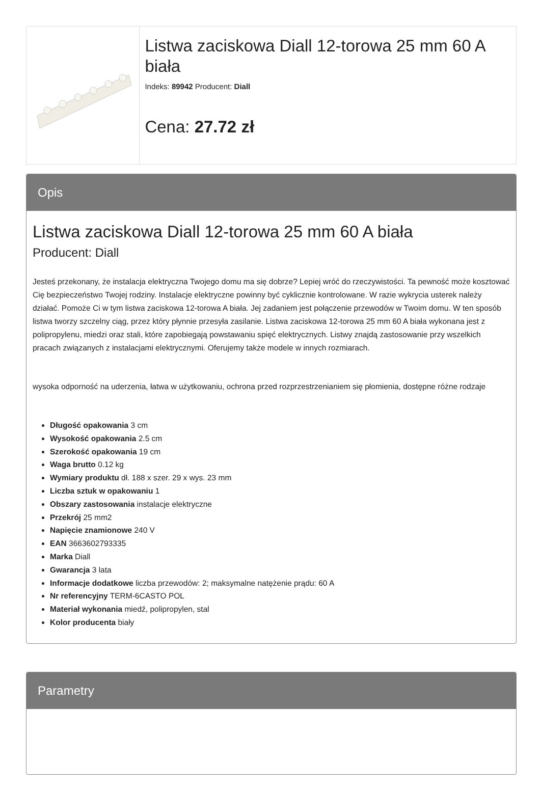Listwa zaciskowa Diall 12-torowa 25 mm 60 A biała
Indeks: 89942 Producent: Diall
Cena: 27.72 zł
Opis
Listwa zaciskowa Diall 12-torowa 25 mm 60 A biała
Producent: Diall
Jesteś przekonany, że instalacja elektryczna Twojego domu ma się dobrze? Lepiej wróć do rzeczywistości. Ta pewność może kosztować Cię bezpieczeństwo Twojej rodziny. Instalacje elektryczne powinny być cyklicznie kontrolowane. W razie wykrycia usterek należy działać. Pomoże Ci w tym listwa zaciskowa 12-torowa A biała. Jej zadaniem jest połączenie przewodów w Twoim domu. W ten sposób listwa tworzy szczelny ciąg, przez który płynnie przesyła zasilanie. Listwa zaciskowa 12-torowa 25 mm 60 A biała wykonana jest z polipropylenu, miedzi oraz stali, które zapobiegają powstawaniu spięć elektrycznych. Listwy znajdą zastosowanie przy wszelkich pracach związanych z instalacjami elektrycznymi. Oferujemy także modele w innych rozmiarach.
wysoka odporność na uderzenia, łatwa w użytkowaniu, ochrona przed rozprzestrzenianiem się płomienia, dostępne różne rodzaje
Długość opakowania 3 cm
Wysokość opakowania 2.5 cm
Szerokość opakowania 19 cm
Waga brutto 0.12 kg
Wymiary produktu dł. 188 x szer. 29 x wys. 23 mm
Liczba sztuk w opakowaniu 1
Obszary zastosowania instalacje elektryczne
Przekrój 25 mm2
Napięcie znamionowe 240 V
EAN 3663602793335
Marka Diall
Gwarancja 3 lata
Informacje dodatkowe liczba przewodów: 2; maksymalne natężenie prądu: 60 A
Nr referencyjny TERM-6CASTO POL
Materiał wykonania miedź, polipropylen, stal
Kolor producenta biały
Parametry